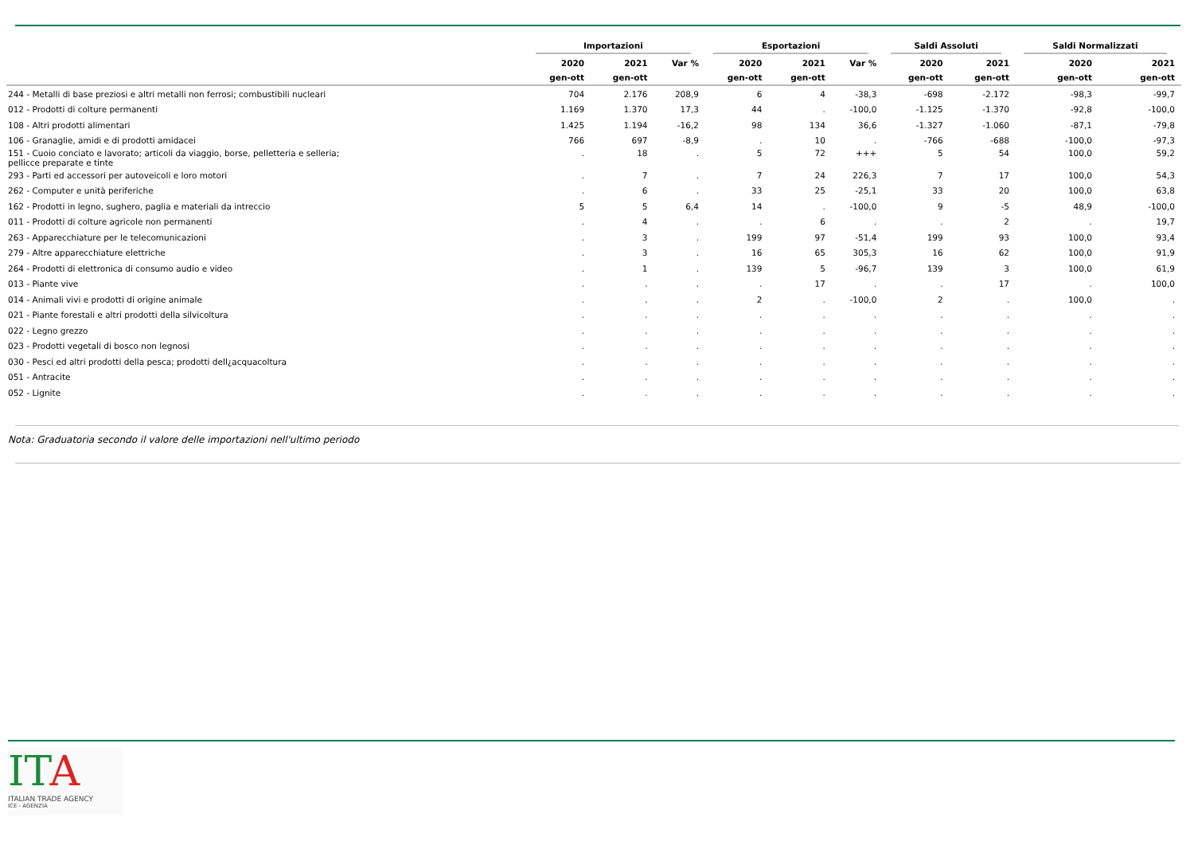| | Importazioni | | | Esportazioni | | | Saldi Assoluti | | Saldi Normalizzati | |
| --- | --- | --- | --- | --- | --- | --- | --- | --- | --- | --- |
| | 2020 | 2021 | Var % | 2020 | 2021 | Var % | 2020 | 2021 | 2020 | 2021 |
| | gen-ott | gen-ott | | gen-ott | gen-ott | | gen-ott | gen-ott | gen-ott | gen-ott |
| 244 - Metalli di base preziosi e altri metalli non ferrosi; combustibili nucleari | 704 | 2.176 | 208,9 | 6 | 4 | -38,3 | -698 | -2.172 | -98,3 | -99,7 |
| 012 - Prodotti di colture permanenti | 1.169 | 1.370 | 17,3 | 44 | . | -100,0 | -1.125 | -1.370 | -92,8 | -100,0 |
| 108 - Altri prodotti alimentari | 1.425 | 1.194 | -16,2 | 98 | 134 | 36,6 | -1.327 | -1.060 | -87,1 | -79,8 |
| 106 - Granaglie, amidi e di prodotti amidacei | 766 | 697 | -8,9 | . | 10 | . | -766 | -688 | -100,0 | -97,3 |
| 151 - Cuoio conciato e lavorato; articoli da viaggio, borse, pelletteria e selleria; pellicce preparate e tinte | . | 18 | . | 5 | 72 | +++ | 5 | 54 | 100,0 | 59,2 |
| 293 - Parti ed accessori per autoveicoli e loro motori | . | 7 | . | 7 | 24 | 226,3 | 7 | 17 | 100,0 | 54,3 |
| 262 - Computer e unità periferiche | . | 6 | . | 33 | 25 | -25,1 | 33 | 20 | 100,0 | 63,8 |
| 162 - Prodotti in legno, sughero, paglia e materiali da intreccio | 5 | 5 | 6,4 | 14 | . | -100,0 | 9 | -5 | 48,9 | -100,0 |
| 011 - Prodotti di colture agricole non permanenti | . | 4 | . | . | 6 | . | . | 2 | . | 19,7 |
| 263 - Apparecchiature per le telecomunicazioni | . | 3 | . | 199 | 97 | -51,4 | 199 | 93 | 100,0 | 93,4 |
| 279 - Altre apparecchiature elettriche | . | 3 | . | 16 | 65 | 305,3 | 16 | 62 | 100,0 | 91,9 |
| 264 - Prodotti di elettronica di consumo audio e video | . | 1 | . | 139 | 5 | -96,7 | 139 | 3 | 100,0 | 61,9 |
| 013 - Piante vive | . | . | . | . | 17 | . | . | 17 | . | 100,0 |
| 014 - Animali vivi e prodotti di origine animale | . | . | . | 2 | . | -100,0 | 2 | . | 100,0 | . |
| 021 - Piante forestali e altri prodotti della silvicoltura | . | . | . | . | . | . | . | . | . | . |
| 022 - Legno grezzo | . | . | . | . | . | . | . | . | . | . |
| 023 - Prodotti vegetali di bosco non legnosi | . | . | . | . | . | . | . | . | . | . |
| 030 - Pesci ed altri prodotti della pesca; prodotti dell¿acquacoltura | . | . | . | . | . | . | . | . | . | . |
| 051 - Antracite | . | . | . | . | . | . | . | . | . | . |
| 052 - Lignite | . | . | . | . | . | . | . | . | . | . |
Nota: Graduatoria secondo il valore delle importazioni nell'ultimo periodo
ITA
ITALIAN TRADE AGENCY
ICE - AGENZIA